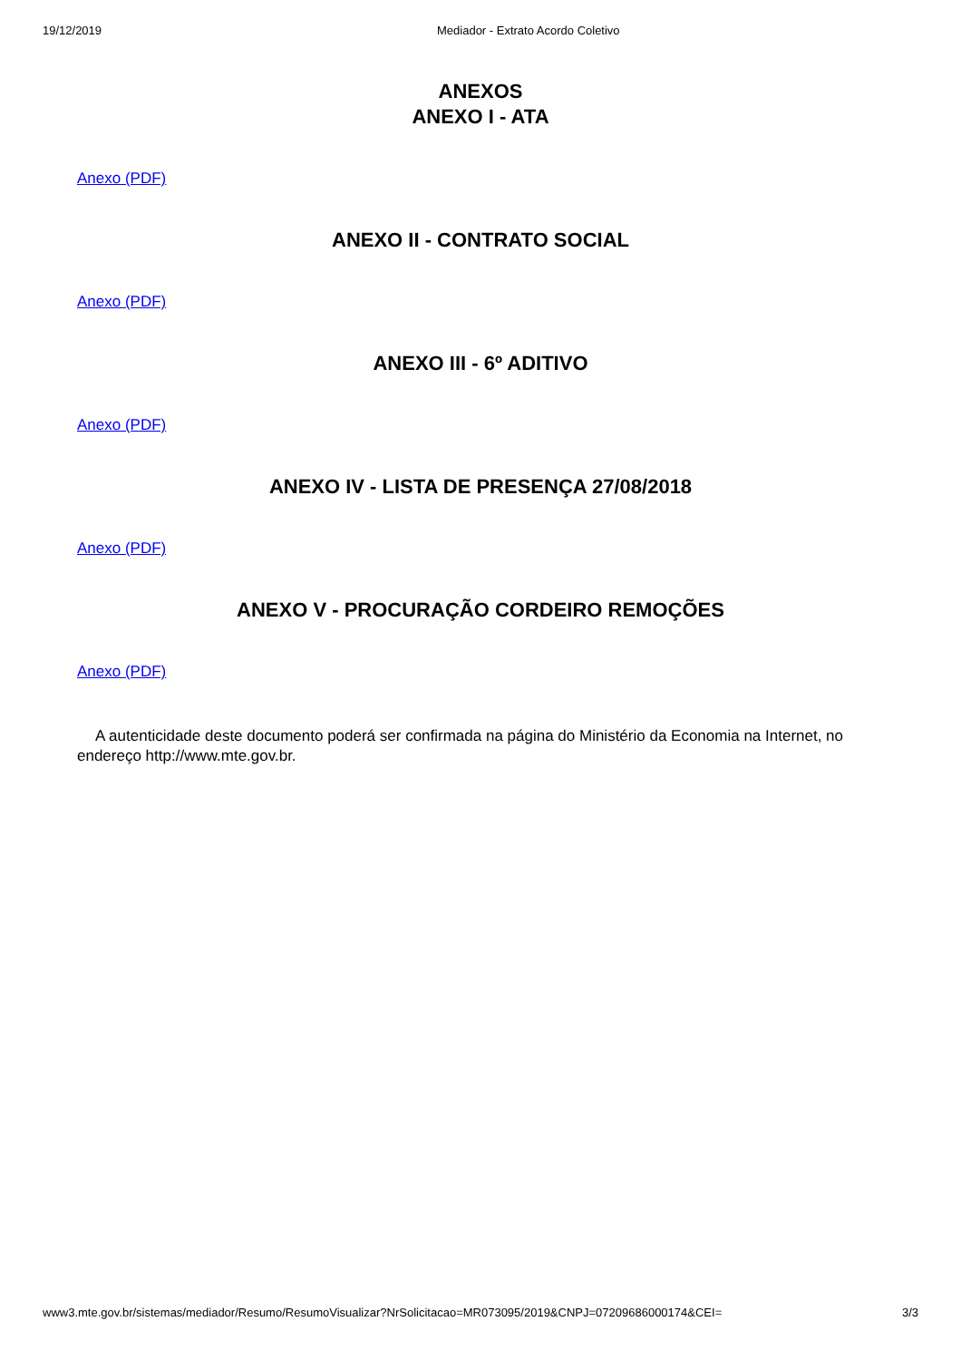19/12/2019 Mediador - Extrato Acordo Coletivo
ANEXOS
ANEXO I - ATA
Anexo (PDF)
ANEXO II - CONTRATO SOCIAL
Anexo (PDF)
ANEXO III - 6º ADITIVO
Anexo (PDF)
ANEXO IV - LISTA DE PRESENÇA 27/08/2018
Anexo (PDF)
ANEXO V - PROCURAÇÃO CORDEIRO REMOÇÕES
Anexo (PDF)
A autenticidade deste documento poderá ser confirmada na página do Ministério da Economia na Internet, no endereço http://www.mte.gov.br.
www3.mte.gov.br/sistemas/mediador/Resumo/ResumoVisualizar?NrSolicitacao=MR073095/2019&CNPJ=07209686000174&CEI= 3/3